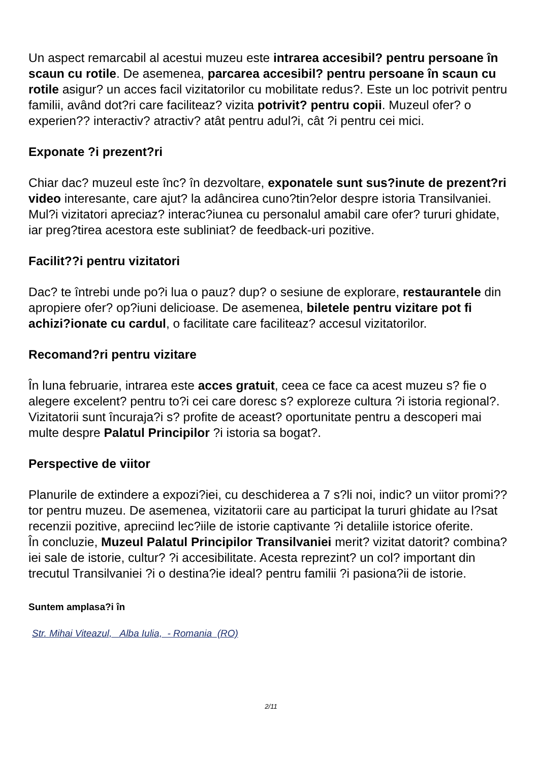Un aspect remarcabil al acestui muzeu este intrarea accesibil? pentru persoane în scaun cu rotile. De asemenea, parcarea accesibil? pentru persoane în scaun cu rotile asigur? un acces facil vizitatorilor cu mobilitate redus?. Este un loc potrivit pentru familii, având dot?ri care faciliteaz? vizita potrivit? pentru copii. Muzeul ofer? o experien?? interactiv? atractiv? atât pentru adul?i, cât ?i pentru cei mici.
Exponate ?i prezent?ri
Chiar dac? muzeul este înc? în dezvoltare, exponatele sunt sus?inute de prezent?ri video interesante, care ajut? la adâncirea cuno?tin?elor despre istoria Transilvaniei. Mul?i vizitatori apreciaz? interac?iunea cu personalul amabil care ofer? tururi ghidate, iar preg?tirea acestora este subliniat? de feedback-uri pozitive.
Facilit??i pentru vizitatori
Dac? te întrebi unde po?i lua o pauz? dup? o sesiune de explorare, restaurantele din apropiere ofer? op?iuni delicioase. De asemenea, biletele pentru vizitare pot fi achizi?ionate cu cardul, o facilitate care faciliteaz? accesul vizitatorilor.
Recomand?ri pentru vizitare
În luna februarie, intrarea este acces gratuit, ceea ce face ca acest muzeu s? fie o alegere excelent? pentru to?i cei care doresc s? exploreze cultura ?i istoria regional?. Vizitatorii sunt încuraja?i s? profite de aceast? oportunitate pentru a descoperi mai multe despre Palatul Principilor ?i istoria sa bogat?.
Perspective de viitor
Planurile de extindere a expozi?iei, cu deschiderea a 7 s?li noi, indic? un viitor promi??tor pentru muzeu. De asemenea, vizitatorii care au participat la tururi ghidate au l?sat recenzii pozitive, apreciind lec?iile de istorie captivante ?i detaliile istorice oferite.
În concluzie, Muzeul Palatul Principilor Transilvaniei merit? vizitat datorit? combina?iei sale de istorie, cultur? ?i accesibilitate. Acesta reprezint? un col? important din trecutul Transilvaniei ?i o destina?ie ideal? pentru familii ?i pasiona?ii de istorie.
Suntem amplasa?i în
Str. Mihai Viteazul, Alba Iulia, - Romania (RO)
2/11